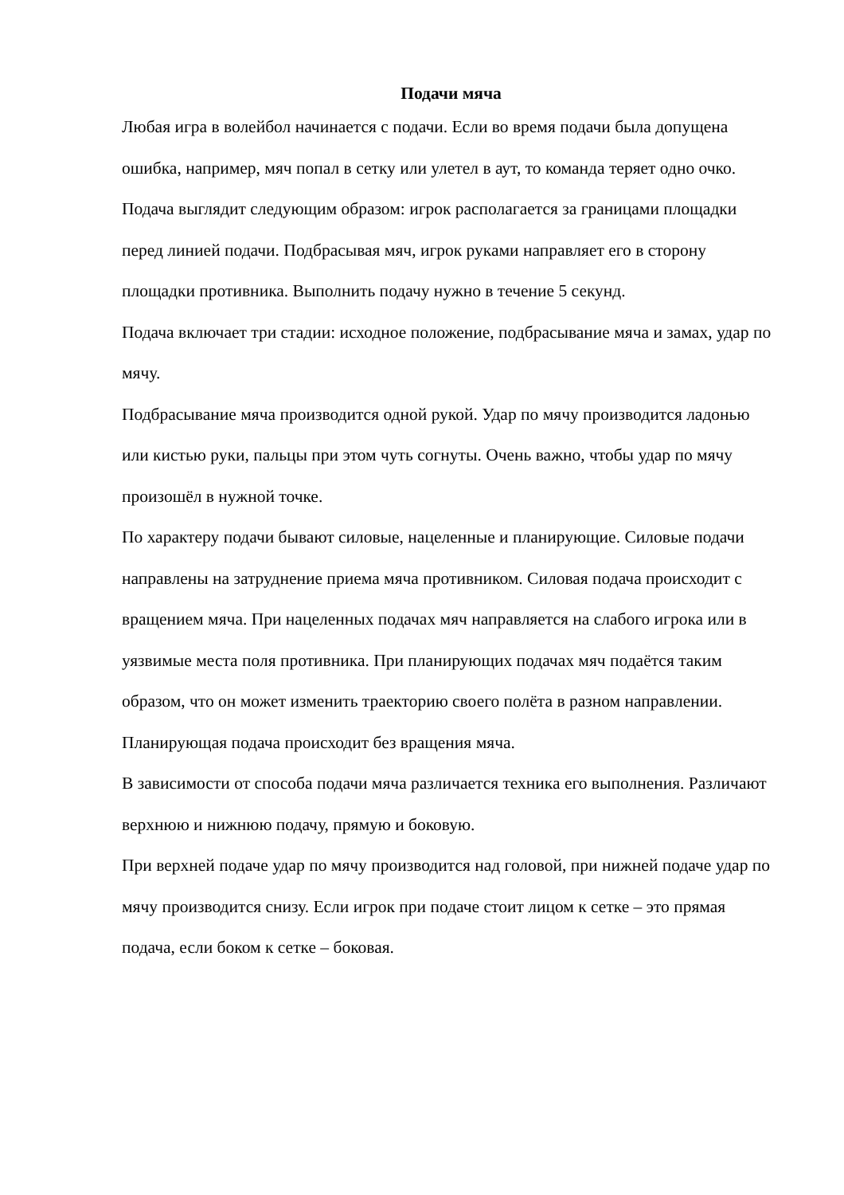Подачи мяча
Любая игра в волейбол начинается с подачи. Если во время подачи была допущена ошибка, например, мяч попал в сетку или улетел в аут, то команда теряет одно очко.
Подача выглядит следующим образом: игрок располагается за границами площадки перед линией подачи. Подбрасывая мяч, игрок руками направляет его в сторону площадки противника. Выполнить подачу нужно в течение 5 секунд.
Подача включает три стадии: исходное положение, подбрасывание мяча и замах, удар по мячу.
Подбрасывание мяча производится одной рукой. Удар по мячу производится ладонью или кистью руки, пальцы при этом чуть согнуты. Очень важно, чтобы удар по мячу произошёл в нужной точке.
По характеру подачи бывают силовые, нацеленные и планирующие. Силовые подачи направлены на затруднение приема мяча противником. Силовая подача происходит с вращением мяча. При нацеленных подачах мяч направляется на слабого игрока или в уязвимые места поля противника. При планирующих подачах мяч подаётся таким образом, что он может изменить траекторию своего полёта в разном направлении. Планирующая подача происходит без вращения мяча.
В зависимости от способа подачи мяча различается техника его выполнения. Различают верхнюю и нижнюю подачу, прямую и боковую.
При верхней подаче удар по мячу производится над головой, при нижней подаче удар по мячу производится снизу. Если игрок при подаче стоит лицом к сетке – это прямая подача, если боком к сетке – боковая.